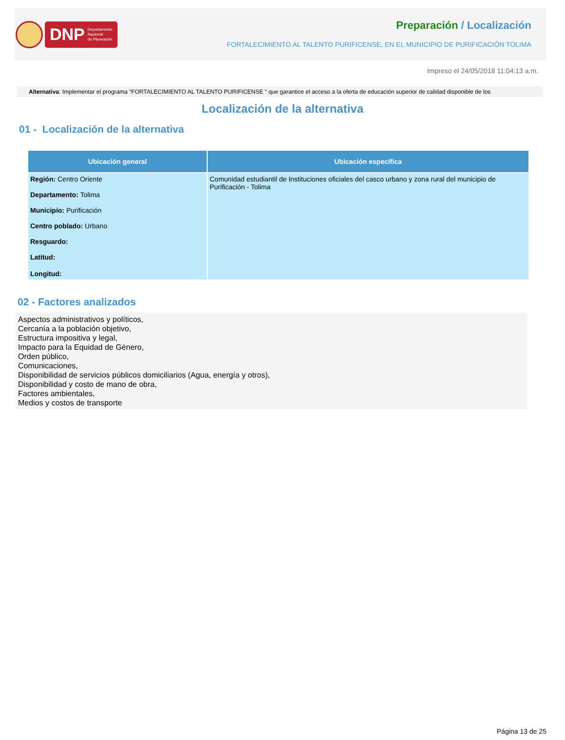DNP Departamento
Nacional
de Planeación
Preparación / Localización
FORTALECIMIENTO AL TALENTO PURIFICENSE, EN EL MUNICIPIO DE PURIFICACIÓN TOLIMA
Impreso el 24/05/2018 11:04:13 a.m.
Alternativa: Implementar el programa “FORTALECIMIENTO AL TALENTO PURIFICENSE ” que garantice el acceso a la oferta de educación superior de calidad disponible de los
Localización de la alternativa
01 - Localización de la alternativa
| Ubicación general | Ubicación específica |
| --- | --- |
| Región: Centro Oriente Departamento: Tolima Municipio: Purificación Centro poblado: Urbano Resguardo: Latitud: Longitud: | Comunidad estudiantil de Instituciones oficiales del casco urbano y zona rural del municipio de Purificación - Tolima |
02 - Factores analizados
Aspectos administrativos y políticos,
Cercanía a la población objetivo,
Estructura impositiva y legal,
Impacto para la Equidad de Género,
Orden público,
Comunicaciones,
Disponibilidad de servicios públicos domiciliarios (Agua, energía y otros),
Disponibilidad y costo de mano de obra,
Factores ambientales,
Medios y costos de transporte
Página 13 de 25